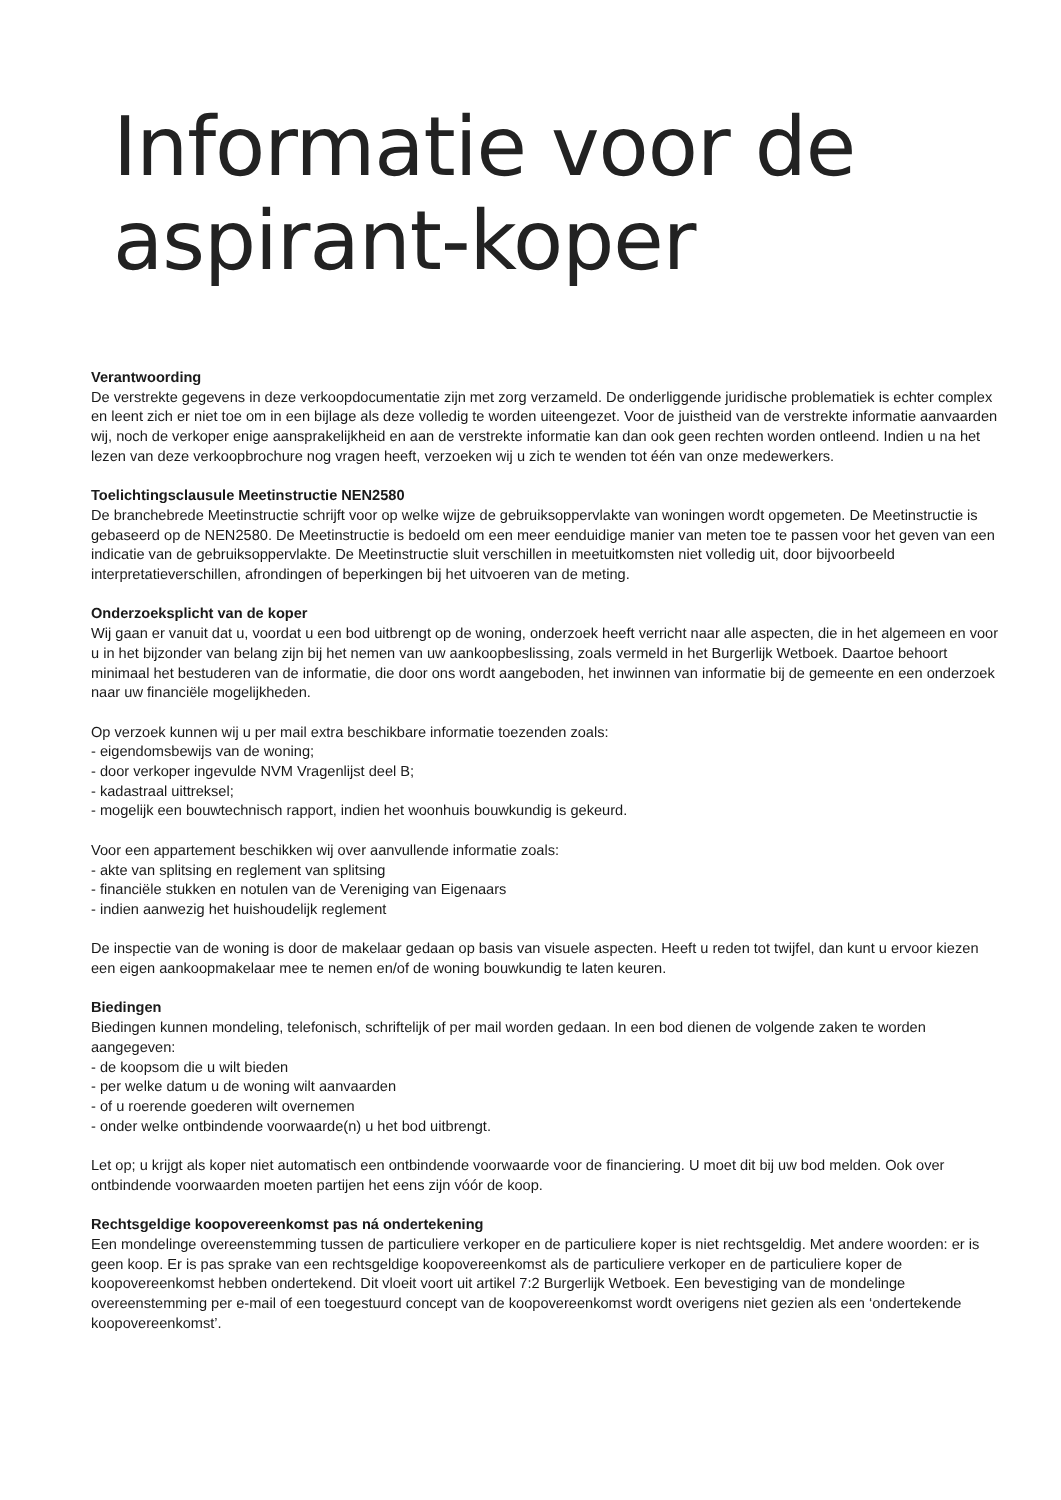Informatie voor de
aspirant-koper
Verantwoording
De verstrekte gegevens in deze verkoopdocumentatie zijn met zorg verzameld. De onderliggende juridische problematiek is echter complex en leent zich er niet toe om in een bijlage als deze volledig te worden uiteengezet. Voor de juistheid van de verstrekte informatie aanvaarden wij, noch de verkoper enige aansprakelijkheid en aan de verstrekte informatie kan dan ook geen rechten worden ontleend. Indien u na het lezen van deze verkoopbrochure nog vragen heeft, verzoeken wij u zich te wenden tot één van onze medewerkers.
Toelichtingsclausule Meetinstructie NEN2580
De branchebrede Meetinstructie schrijft voor op welke wijze de gebruiksoppervlakte van woningen wordt opgemeten. De Meetinstructie is gebaseerd op de NEN2580. De Meetinstructie is bedoeld om een meer eenduidige manier van meten toe te passen voor het geven van een indicatie van de gebruiksoppervlakte. De Meetinstructie sluit verschillen in meetuitkomsten niet volledig uit, door bijvoorbeeld interpretatieverschillen, afrondingen of beperkingen bij het uitvoeren van de meting.
Onderzoeksplicht van de koper
Wij gaan er vanuit dat u, voordat u een bod uitbrengt op de woning, onderzoek heeft verricht naar alle aspecten, die in het algemeen en voor u in het bijzonder van belang zijn bij het nemen van uw aankoopbeslissing, zoals vermeld in het Burgerlijk Wetboek. Daartoe behoort minimaal het bestuderen van de informatie, die door ons wordt aangeboden, het inwinnen van informatie bij de gemeente en een onderzoek naar uw financiële mogelijkheden.
Op verzoek kunnen wij u per mail extra beschikbare informatie toezenden zoals:
- eigendomsbewijs van de woning;
- door verkoper ingevulde NVM Vragenlijst deel B;
- kadastraal uittreksel;
- mogelijk een bouwtechnisch rapport, indien het woonhuis bouwkundig is gekeurd.
Voor een appartement beschikken wij over aanvullende informatie zoals:
- akte van splitsing en reglement van splitsing
- financiële stukken en notulen van de Vereniging van Eigenaars
- indien aanwezig het huishoudelijk reglement
De inspectie van de woning is door de makelaar gedaan op basis van visuele aspecten. Heeft u reden tot twijfel, dan kunt u ervoor kiezen een eigen aankoopmakelaar mee te nemen en/of de woning bouwkundig te laten keuren.
Biedingen
Biedingen kunnen mondeling, telefonisch, schriftelijk of per mail worden gedaan. In een bod dienen de volgende zaken te worden
aangegeven:
- de koopsom die u wilt bieden
- per welke datum u de woning wilt aanvaarden
- of u roerende goederen wilt overnemen
- onder welke ontbindende voorwaarde(n) u het bod uitbrengt.
Let op; u krijgt als koper niet automatisch een ontbindende voorwaarde voor de financiering. U moet dit bij uw bod melden. Ook over ontbindende voorwaarden moeten partijen het eens zijn vóór de koop.
Rechtsgeldige koopovereenkomst pas ná ondertekening
Een mondelinge overeenstemming tussen de particuliere verkoper en de particuliere koper is niet rechtsgeldig. Met andere woorden: er is geen koop. Er is pas sprake van een rechtsgeldige koopovereenkomst als de particuliere verkoper en de particuliere koper de koopovereenkomst hebben ondertekend. Dit vloeit voort uit artikel 7:2 Burgerlijk Wetboek. Een bevestiging van de mondelinge overeenstemming per e-mail of een toegestuurd concept van de koopovereenkomst wordt overigens niet gezien als een ‘ondertekende koopovereenkomst’.